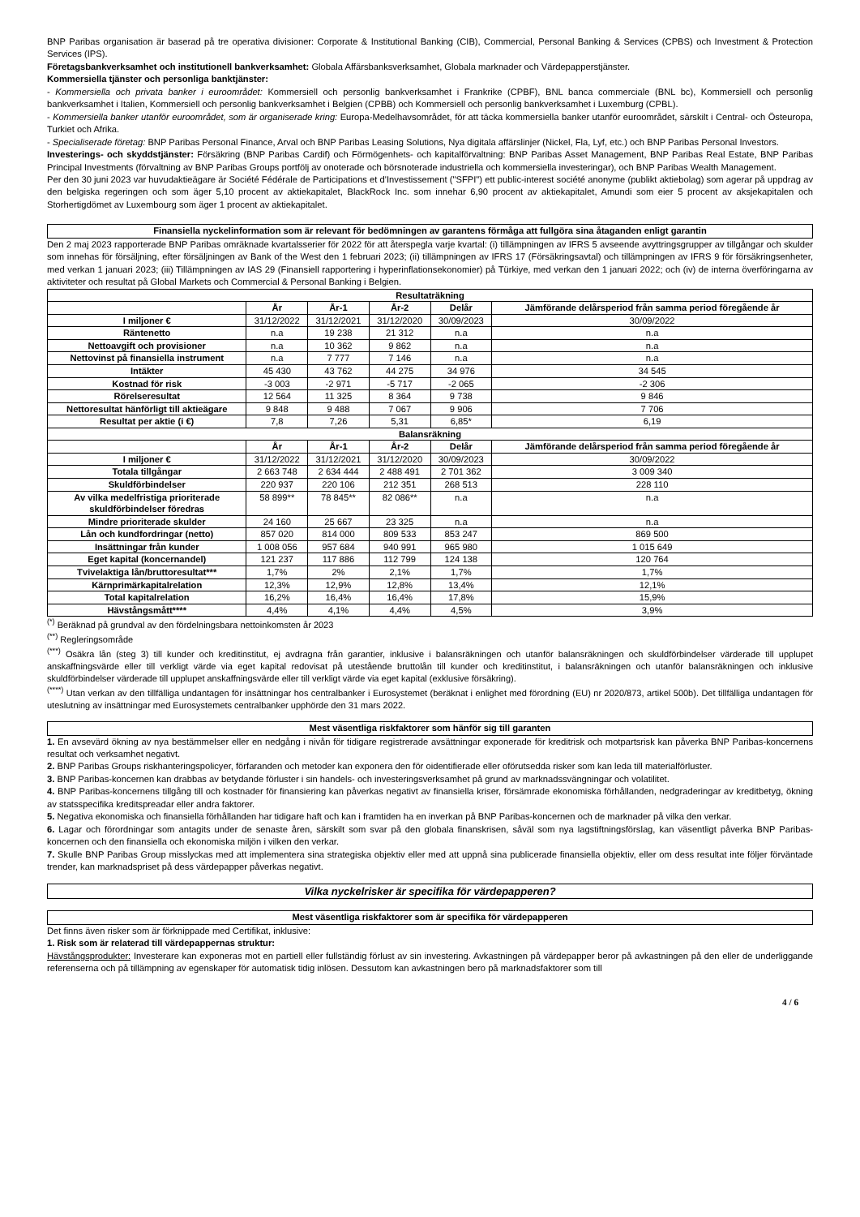BNP Paribas organisation är baserad på tre operativa divisioner: Corporate & Institutional Banking (CIB), Commercial, Personal Banking & Services (CPBS) och Investment & Protection Services (IPS).
Företagsbankverksamhet och institutionell bankverksamhet: Globala Affärsbanksverksamhet, Globala marknader och Värdepapperstjänster.
Kommersiella tjänster och personliga banktjänster:
- Kommersiella och privata banker i euroområdet: Kommersiell och personlig bankverksamhet i Frankrike (CPBF), BNL banca commerciale (BNL bc), Kommersiell och personlig bankverksamhet i Italien, Kommersiell och personlig bankverksamhet i Belgien (CPBB) och Kommersiell och personlig bankverksamhet i Luxemburg (CPBL).
- Kommersiella banker utanför euroområdet, som är organiserade kring: Europa-Medelhavsområdet, för att täcka kommersiella banker utanför euroområdet, särskilt i Central- och Östeuropa, Turkiet och Afrika.
- Specialiserade företag: BNP Paribas Personal Finance, Arval och BNP Paribas Leasing Solutions, Nya digitala affärslinjer (Nickel, Fla, Lyf, etc.) och BNP Paribas Personal Investors.
Investerings- och skyddstjänster: Försäkring (BNP Paribas Cardif) och Förmögenhets- och kapitalförvaltning: BNP Paribas Asset Management, BNP Paribas Real Estate, BNP Paribas Principal Investments (förvaltning av BNP Paribas Groups portfölj av onoterade och börsnoterade industriella och kommersiella investeringar), och BNP Paribas Wealth Management.
Per den 30 juni 2023 var huvudaktieägare är Société Fédérale de Participations et d'Investissement ("SFPI") ett public-interest société anonyme (publikt aktiebolag) som agerar på uppdrag av den belgiska regeringen och som äger 5,10 procent av aktiekapitalet, BlackRock Inc. som innehar 6,90 procent av aktiekapitalet, Amundi som eier 5 procent av aksjekapitalen och Storhertigdömet av Luxembourg som äger 1 procent av aktiekapitalet.
Finansiella nyckelinformation som är relevant för bedömningen av garantens förmåga att fullgöra sina åtaganden enligt garantin
Den 2 maj 2023 rapporterade BNP Paribas omräknade kvartalsserier för 2022 för att återspegla varje kvartal: (i) tillämpningen av IFRS 5 avseende avyttringsgrupper av tillgångar och skulder som innehas för försäljning, efter försäljningen av Bank of the West den 1 februari 2023; (ii) tillämpningen av IFRS 17 (Försäkringsavtal) och tillämpningen av IFRS 9 för försäkringsenheter, med verkan 1 januari 2023; (iii) Tillämpningen av IAS 29 (Finansiell rapportering i hyperinflationsekonomier) på Türkiye, med verkan den 1 januari 2022; och (iv) de interna överföringarna av aktiviteter och resultat på Global Markets och Commercial & Personal Banking i Belgien.
| Resultaträkning | | | | | |
| --- | --- | --- | --- | --- | --- |
| | År | År-1 | År-2 | Delår | Jämförande delårsperiod från samma period föregående år |
| I miljoner € | 31/12/2022 | 31/12/2021 | 31/12/2020 | 30/09/2023 | 30/09/2022 |
| Räntenetto | n.a | 19 238 | 21 312 | n.a | n.a |
| Nettoavgift och provisioner | n.a | 10 362 | 9 862 | n.a | n.a |
| Nettovinst på finansiella instrument | n.a | 7 777 | 7 146 | n.a | n.a |
| Intäkter | 45 430 | 43 762 | 44 275 | 34 976 | 34 545 |
| Kostnad för risk | -3 003 | -2 971 | -5 717 | -2 065 | -2 306 |
| Rörelseresultat | 12 564 | 11 325 | 8 364 | 9 738 | 9 846 |
| Nettoresultat hänförligt till aktieägare | 9 848 | 9 488 | 7 067 | 9 906 | 7 706 |
| Resultat per aktie (i €) | 7,8 | 7,26 | 5,31 | 6,85* | 6,19 |
| Balansräkning | | | | | |
| | År | År-1 | År-2 | Delår | Jämförande delårsperiod från samma period föregående år |
| I miljoner € | 31/12/2022 | 31/12/2021 | 31/12/2020 | 30/09/2023 | 30/09/2022 |
| Totala tillgångar | 2 663 748 | 2 634 444 | 2 488 491 | 2 701 362 | 3 009 340 |
| Skuldförbindelser | 220 937 | 220 106 | 212 351 | 268 513 | 228 110 |
| Av vilka medelfristiga prioriterade skuldförbindelser föredras | 58 899** | 78 845** | 82 086** | n.a | n.a |
| Mindre prioriterade skulder | 24 160 | 25 667 | 23 325 | n.a | n.a |
| Lån och kundfordringar (netto) | 857 020 | 814 000 | 809 533 | 853 247 | 869 500 |
| Insättningar från kunder | 1 008 056 | 957 684 | 940 991 | 965 980 | 1 015 649 |
| Eget kapital (koncernandel) | 121 237 | 117 886 | 112 799 | 124 138 | 120 764 |
| Tvivelaktiga lån/bruttoresultat*** | 1,7% | 2% | 2,1% | 1,7% | 1,7% |
| Kärnprimärkapitalrelation | 12,3% | 12,9% | 12,8% | 13,4% | 12,1% |
| Total kapitalrelation | 16,2% | 16,4% | 16,4% | 17,8% | 15,9% |
| Hävstångsmått**** | 4,4% | 4,1% | 4,4% | 4,5% | 3,9% |
<sup>(*)</sup> Beräknad på grundval av den fördelningsbara nettoinkomsten år 2023
<sup>(**)</sup> Regleringsområde
<sup>(***)</sup> Osäkra lån (steg 3) till kunder och kreditinstitut, ej avdragna från garantier, inklusive i balansräkningen och utanför balansräkningen och skuldförbindelser värderade till upplupet anskaffningsvärde eller till verkligt värde via eget kapital redovisat på utestående bruttolån till kunder och kreditinstitut, i balansräkningen och utanför balansräkningen och inklusive skuldförbindelser värderade till upplupet anskaffningsvärde eller till verkligt värde via eget kapital (exklusive försäkring).
<sup>(****)</sup> Utan verkan av den tillfälliga undantagen för insättningar hos centralbanker i Eurosystemet (beräknat i enlighet med förordning (EU) nr 2020/873, artikel 500b). Det tillfälliga undantagen för uteslutning av insättningar med Eurosystemets centralbanker upphörde den 31 mars 2022.
Mest väsentliga riskfaktorer som hänför sig till garanten
1. En avsevärd ökning av nya bestämmelser eller en nedgång i nivån för tidigare registrerade avsättningar exponerade för kreditrisk och motpartsrisk kan påverka BNP Paribas-koncernens resultat och verksamhet negativt.
2. BNP Paribas Groups riskhanteringspolicyer, förfaranden och metoder kan exponera den för oidentifierade eller oförutsedda risker som kan leda till materialförluster.
3. BNP Paribas-koncernen kan drabbas av betydande förluster i sin handels- och investeringsverksamhet på grund av marknadssvängningar och volatilitet.
4. BNP Paribas-koncernens tillgång till och kostnader för finansiering kan påverkas negativt av finansiella kriser, försämrade ekonomiska förhållanden, nedgraderingar av kreditbetyg, ökning av statsspecifika kreditspreadar eller andra faktorer.
5. Negativa ekonomiska och finansiella förhållanden har tidigare haft och kan i framtiden ha en inverkan på BNP Paribas-koncernen och de marknader på vilka den verkar.
6. Lagar och förordningar som antagits under de senaste åren, särskilt som svar på den globala finanskrisen, såväl som nya lagstiftningsförslag, kan väsentligt påverka BNP Paribas-koncernen och den finansiella och ekonomiska miljön i vilken den verkar.
7. Skulle BNP Paribas Group misslyckas med att implementera sina strategiska objektiv eller med att uppnå sina publicerade finansiella objektiv, eller om dess resultat inte följer förväntade trender, kan marknadspriset på dess värdepapper påverkas negativt.
Vilka nyckelrisker är specifika för värdepapperen?
Mest väsentliga riskfaktorer som är specifika för värdepapperen
Det finns även risker som är förknippade med Certifikat, inklusive:
1. Risk som är relaterad till värdepappernas struktur:
Hävstångsprodukter: Investerare kan exponeras mot en partiell eller fullständig förlust av sin investering. Avkastningen på värdepapper beror på avkastningen på den eller de underliggande referenserna och på tillämpning av egenskaper för automatisk tidig inlösen. Dessutom kan avkastningen bero på marknadsfaktorer som till
4 / 6